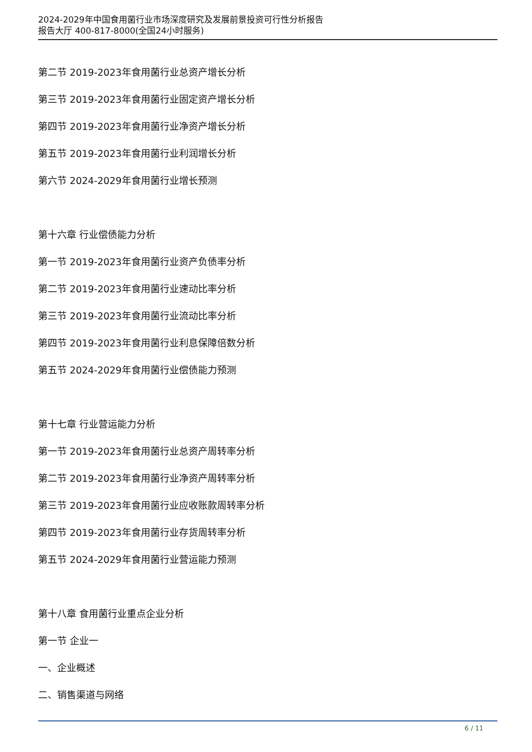2024-2029年中国食用菌行业市场深度研究及发展前景投资可行性分析报告
报告大厅 400-817-8000(全国24小时服务)
第二节 2019-2023年食用菌行业总资产增长分析
第三节 2019-2023年食用菌行业固定资产增长分析
第四节 2019-2023年食用菌行业净资产增长分析
第五节 2019-2023年食用菌行业利润增长分析
第六节 2024-2029年食用菌行业增长预测
第十六章 行业偿债能力分析
第一节 2019-2023年食用菌行业资产负债率分析
第二节 2019-2023年食用菌行业速动比率分析
第三节 2019-2023年食用菌行业流动比率分析
第四节 2019-2023年食用菌行业利息保障倍数分析
第五节 2024-2029年食用菌行业偿债能力预测
第十七章 行业营运能力分析
第一节 2019-2023年食用菌行业总资产周转率分析
第二节 2019-2023年食用菌行业净资产周转率分析
第三节 2019-2023年食用菌行业应收账款周转率分析
第四节 2019-2023年食用菌行业存货周转率分析
第五节 2024-2029年食用菌行业营运能力预测
第十八章 食用菌行业重点企业分析
第一节 企业一
一、企业概述
二、销售渠道与网络
6 / 11